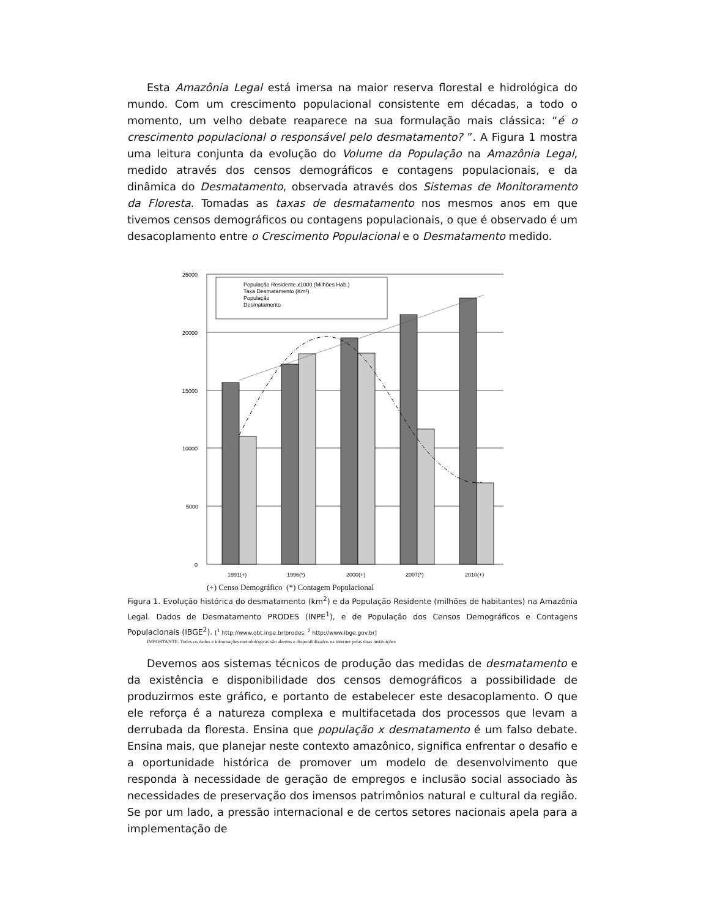Esta Amazônia Legal está imersa na maior reserva florestal e hidrológica do mundo. Com um crescimento populacional consistente em décadas, a todo o momento, um velho debate reaparece na sua formulação mais clássica: “é o crescimento populacional o responsável pelo desmatamento? ”. A Figura 1 mostra uma leitura conjunta da evolução do Volume da População na Amazônia Legal, medido através dos censos demográficos e contagens populacionais, e da dinâmica do Desmatamento, observada através dos Sistemas de Monitoramento da Floresta. Tomadas as taxas de desmatamento nos mesmos anos em que tivemos censos demográficos ou contagens populacionais, o que é observado é um desacoplamento entre o Crescimento Populacional e o Desmatamento medido.
25000
20000
15000
10000
5000
0
População Residente x1000 (Milhões Hab.)
Taxa Desmatamento (Km²)
População
Desmatamento
1991(+)
1996(*)
2000(+)
2007(*)
2010(+)
(+) Censo Demográfico (*) Contagem Populacional
Figura 1. Evolução histórica do desmatamento (km<sup>2</sup>) e da População Residente (milhões de habitantes) na Amazônia Legal. Dados de Desmatamento PRODES (INPE<sup>1</sup>), e de População dos Censos Demográficos e Contagens Populacionais (IBGE<sup>2</sup>). [<sup>1</sup> http://www.obt.inpe.br/prodes, <sup>2</sup> http://www.ibge.gov.br]
IMPORTANTE: Todos os dados e informações metodológicas são abertos e disponibilizados na internet pelas duas instituições
Devemos aos sistemas técnicos de produção das medidas de desmatamento e da existência e disponibilidade dos censos demográficos a possibilidade de produzirmos este gráfico, e portanto de estabelecer este desacoplamento. O que ele reforça é a natureza complexa e multifacetada dos processos que levam a derrubada da floresta. Ensina que população x desmatamento é um falso debate. Ensina mais, que planejar neste contexto amazônico, significa enfrentar o desafio e a oportunidade histórica de promover um modelo de desenvolvimento que responda à necessidade de geração de empregos e inclusão social associado às necessidades de preservação dos imensos patrimônios natural e cultural da região. Se por um lado, a pressão internacional e de certos setores nacionais apela para a implementação de